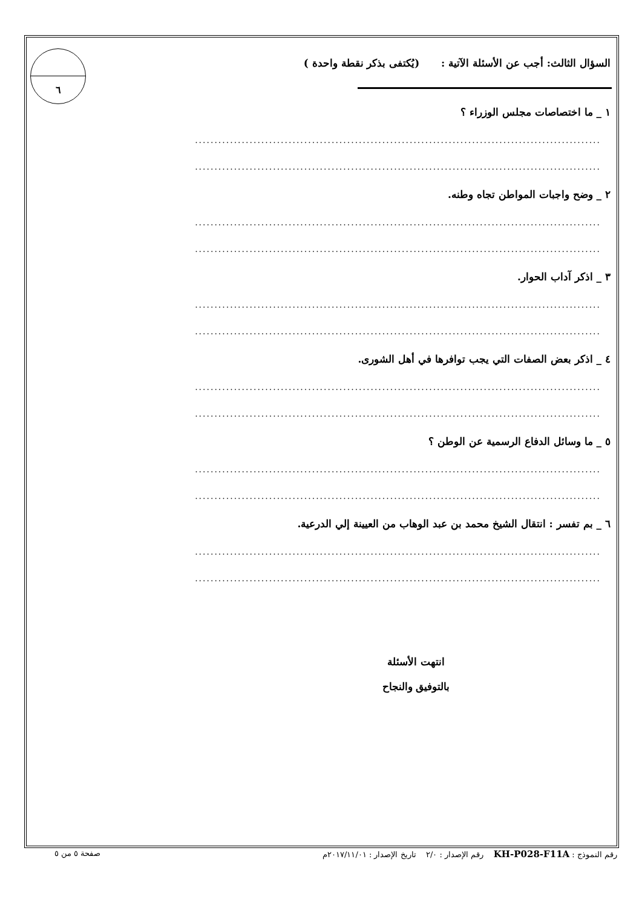٦
السؤال الثالث: أجب عن الأسئلة الآتية : (يُكتفى بذكر نقطة واحدة )
١ _ ما اختصاصات مجلس الوزراء ؟
........................................................................................................
........................................................................................................
٢ _ وضح واجبات المواطن تجاه وطنه.
........................................................................................................
........................................................................................................
٣ _ اذكر آداب الحوار.
........................................................................................................
........................................................................................................
٤ _ اذكر بعض الصفات التي يجب توافرها في أهل الشورى.
........................................................................................................
........................................................................................................
٥ _ ما وسائل الدفاع الرسمية عن الوطن ؟
........................................................................................................
........................................................................................................
٦ _ بم تفسر : انتقال الشيخ محمد بن عبد الوهاب من العيينة إلي الدرعية.
........................................................................................................
........................................................................................................
انتهت الأسئلة
بالتوفيق والنجاح
رقم النموذج : KH-P028-F11A رقم الإصدار : ٢/٠ تاريخ الإصدار : ٢٠١٧/١١/٠١م صفحة ٥ من ٥